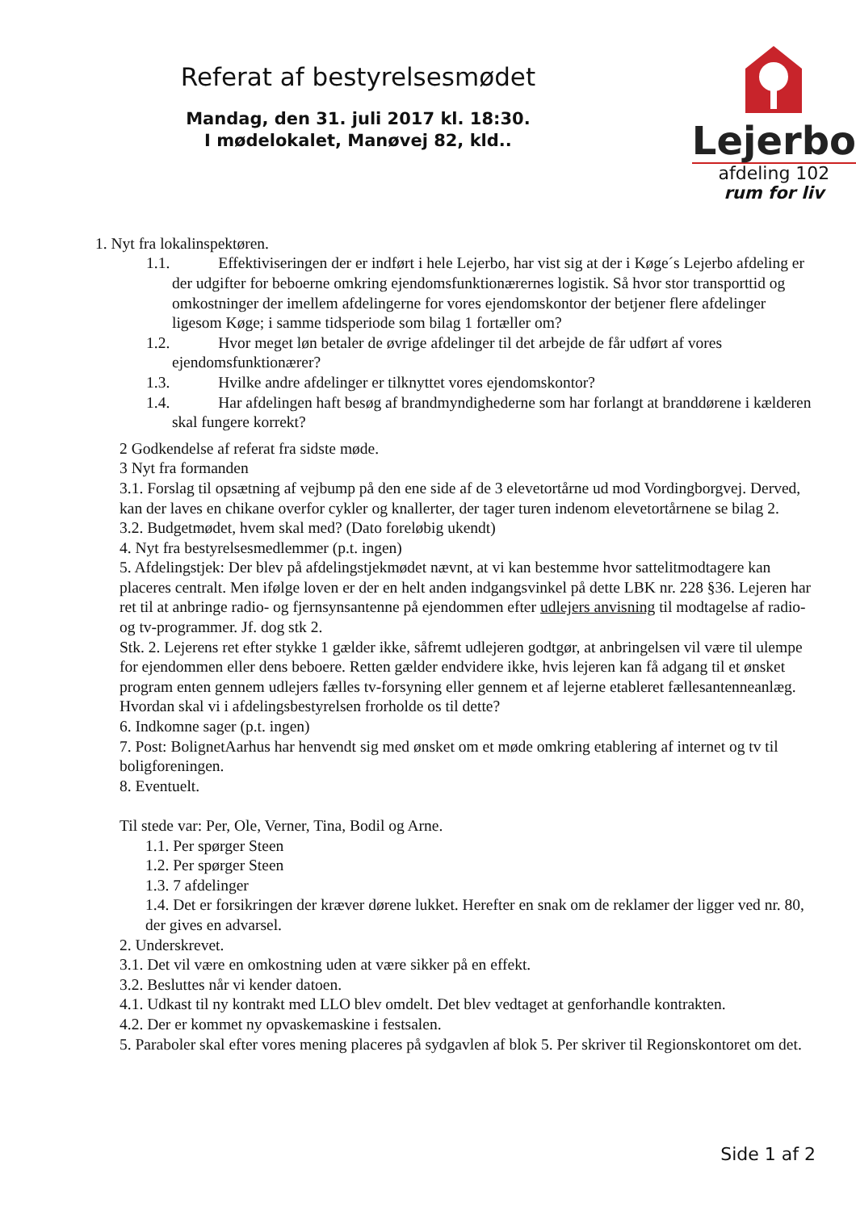Referat af bestyrelsesmødet
Mandag, den 31. juli 2017 kl. 18:30.
I mødelokalet, Manøvej 82, kld..
Lejerbo
afdeling 102
rum for liv
1. Nyt fra lokalinspektøren.
1.1. Effektiviseringen der er indført i hele Lejerbo, har vist sig at der i Køge´s Lejerbo afdeling er der udgifter for beboerne omkring ejendomsfunktionærernes logistik. Så hvor stor transporttid og omkostninger der imellem afdelingerne for vores ejendomskontor der betjener flere afdelinger ligesom Køge; i samme tidsperiode som bilag 1 fortæller om?
1.2. Hvor meget løn betaler de øvrige afdelinger til det arbejde de får udført af vores ejendomsfunktionærer?
1.3. Hvilke andre afdelinger er tilknyttet vores ejendomskontor?
1.4. Har afdelingen haft besøg af brandmyndighederne som har forlangt at branddørene i kælderen skal fungere korrekt?
2 Godkendelse af referat fra sidste møde.
3 Nyt fra formanden
3.1. Forslag til opsætning af vejbump på den ene side af de 3 elevetortårne ud mod Vordingborgvej. Derved, kan der laves en chikane overfor cykler og knallerter, der tager turen indenom elevetortårnene se bilag 2.
3.2. Budgetmødet, hvem skal med? (Dato foreløbig ukendt)
4. Nyt fra bestyrelsesmedlemmer (p.t. ingen)
5. Afdelingstjek: Der blev på afdelingstjekmødet nævnt, at vi kan bestemme hvor sattelitmodtagere kan placeres centralt. Men ifølge loven er der en helt anden indgangsvinkel på dette LBK nr. 228 §36. Lejeren har ret til at anbringe radio- og fjernsynsantenne på ejendommen efter udlejers anvisning til modtagelse af radio- og tv-programmer. Jf. dog stk 2.
Stk. 2. Lejerens ret efter stykke 1 gælder ikke, såfremt udlejeren godtgør, at anbringelsen vil være til ulempe for ejendommen eller dens beboere. Retten gælder endvidere ikke, hvis lejeren kan få adgang til et ønsket program enten gennem udlejers fælles tv-forsyning eller gennem et af lejerne etableret fællesantenneanlæg.
Hvordan skal vi i afdelingsbestyrelsen frorholde os til dette?
6. Indkomne sager (p.t. ingen)
7. Post: BolignetAarhus har henvendt sig med ønsket om et møde omkring etablering af internet og tv til boligforeningen.
8. Eventuelt.
Til stede var: Per, Ole, Verner, Tina, Bodil og Arne.
1.1. Per spørger Steen
1.2. Per spørger Steen
1.3. 7 afdelinger
1.4. Det er forsikringen der kræver dørene lukket. Herefter en snak om de reklamer der ligger ved nr. 80, der gives en advarsel.
2. Underskrevet.
3.1. Det vil være en omkostning uden at være sikker på en effekt.
3.2. Besluttes når vi kender datoen.
4.1. Udkast til ny kontrakt med LLO blev omdelt. Det blev vedtaget at genforhandle kontrakten.
4.2. Der er kommet ny opvaskemaskine i festsalen.
5. Paraboler skal efter vores mening placeres på sydgavlen af blok 5. Per skriver til Regionskontoret om det.
Side 1 af 2